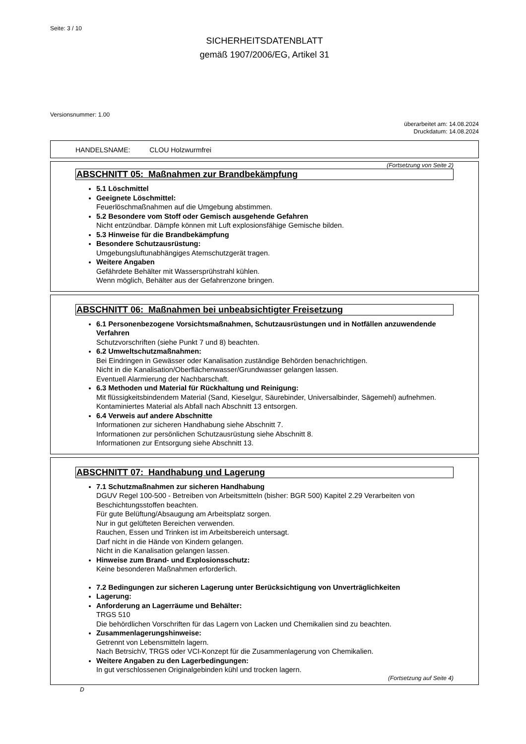Seite: 3 / 10
SICHERHEITSDATENBLATT
gemäß 1907/2006/EG, Artikel 31
Versionsnummer: 1.00
überarbeitet am: 14.08.2024
Druckdatum: 14.08.2024
HANDELSNAME: CLOU Holzwurmfrei
(Fortsetzung von Seite 2)
ABSCHNITT 05: Maßnahmen zur Brandbekämpfung
5.1 Löschmittel
Geeignete Löschmittel:
Feuerlöschmaßnahmen auf die Umgebung abstimmen.
5.2 Besondere vom Stoff oder Gemisch ausgehende Gefahren
Nicht entzündbar. Dämpfe können mit Luft explosionsfähige Gemische bilden.
5.3 Hinweise für die Brandbekämpfung
Besondere Schutzausrüstung:
Umgebungsluftunabhängiges Atemschutzgerät tragen.
Weitere Angaben
Gefährdete Behälter mit Wassersprühstrahl kühlen.
Wenn möglich, Behälter aus der Gefahrenzone bringen.
ABSCHNITT 06: Maßnahmen bei unbeabsichtigter Freisetzung
6.1 Personenbezogene Vorsichtsmaßnahmen, Schutzausrüstungen und in Notfällen anzuwendende Verfahren
Schutzvorschriften (siehe Punkt 7 und 8) beachten.
6.2 Umweltschutzmaßnahmen:
Bei Eindringen in Gewässer oder Kanalisation zuständige Behörden benachrichtigen.
Nicht in die Kanalisation/Oberflächenwasser/Grundwasser gelangen lassen.
Eventuell Alarmierung der Nachbarschaft.
6.3 Methoden und Material für Rückhaltung und Reinigung:
Mit flüssigkeitsbindendem Material (Sand, Kieselgur, Säurebinder, Universalbinder, Sägemehl) aufnehmen.
Kontaminiertes Material als Abfall nach Abschnitt 13 entsorgen.
6.4 Verweis auf andere Abschnitte
Informationen zur sicheren Handhabung siehe Abschnitt 7.
Informationen zur persönlichen Schutzausrüstung siehe Abschnitt 8.
Informationen zur Entsorgung siehe Abschnitt 13.
ABSCHNITT 07: Handhabung und Lagerung
7.1 Schutzmaßnahmen zur sicheren Handhabung
DGUV Regel 100-500 - Betreiben von Arbeitsmitteln (bisher: BGR 500) Kapitel 2.29 Verarbeiten von Beschichtungsstoffen beachten.
Für gute Belüftung/Absaugung am Arbeitsplatz sorgen.
Nur in gut gelüfteten Bereichen verwenden.
Rauchen, Essen und Trinken ist im Arbeitsbereich untersagt.
Darf nicht in die Hände von Kindern gelangen.
Nicht in die Kanalisation gelangen lassen.
Hinweise zum Brand- und Explosionsschutz:
Keine besonderen Maßnahmen erforderlich.
7.2 Bedingungen zur sicheren Lagerung unter Berücksichtigung von Unverträglichkeiten
Lagerung:
Anforderung an Lagerräume und Behälter:
TRGS 510
Die behördlichen Vorschriften für das Lagern von Lacken und Chemikalien sind zu beachten.
Zusammenlagerungshinweise:
Getrennt von Lebensmitteln lagern.
Nach BetrsichV, TRGS oder VCI-Konzept für die Zusammenlagerung von Chemikalien.
Weitere Angaben zu den Lagerbedingungen:
In gut verschlossenen Originalgebinden kühl und trocken lagern.
(Fortsetzung auf Seite 4)
D